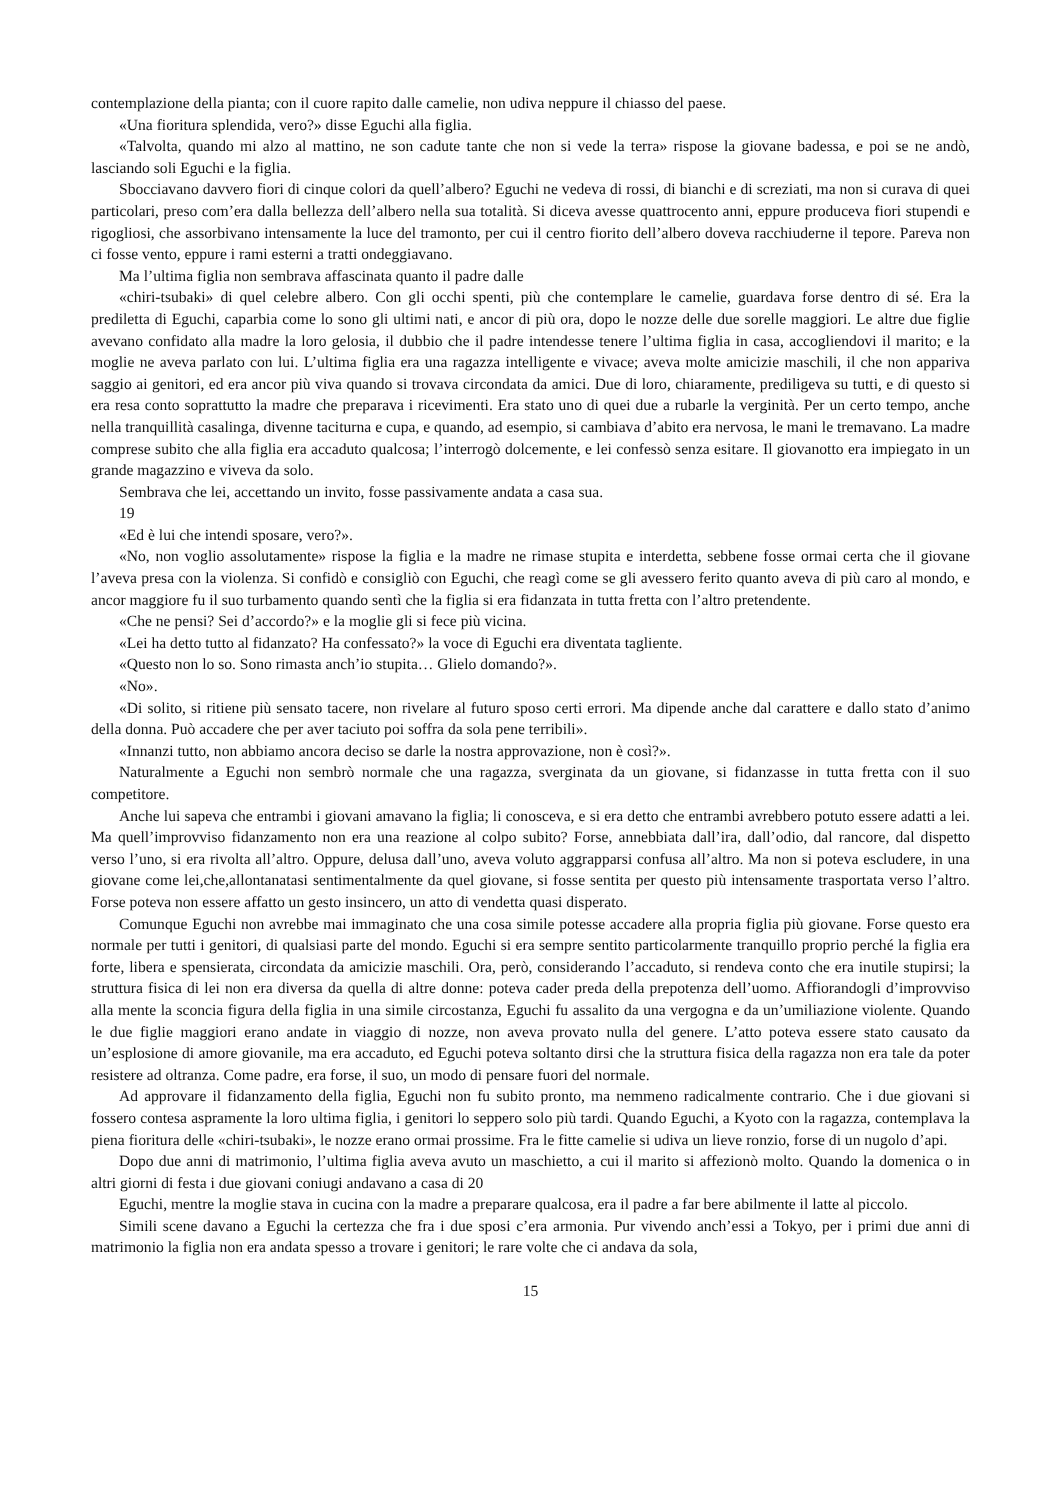contemplazione della pianta; con il cuore rapito dalle camelie, non udiva neppure il chiasso del paese.
«Una fioritura splendida, vero?» disse Eguchi alla figlia.
«Talvolta, quando mi alzo al mattino, ne son cadute tante che non si vede la terra» rispose la giovane badessa, e poi se ne andò, lasciando soli Eguchi e la figlia.
Sbocciavano davvero fiori di cinque colori da quell’albero? Eguchi ne vedeva di rossi, di bianchi e di screziati, ma non si curava di quei particolari, preso com’era dalla bellezza dell’albero nella sua totalità. Si diceva avesse quattrocento anni, eppure produceva fiori stupendi e rigogliosi, che assorbivano intensamente la luce del tramonto, per cui il centro fiorito dell’albero doveva racchiuderne il tepore. Pareva non ci fosse vento, eppure i rami esterni a tratti ondeggiavano.
Ma l’ultima figlia non sembrava affascinata quanto il padre dalle
«chiri-tsubaki» di quel celebre albero. Con gli occhi spenti, più che contemplare le camelie, guardava forse dentro di sé. Era la prediletta di Eguchi, caparbia come lo sono gli ultimi nati, e ancor di più ora, dopo le nozze delle due sorelle maggiori. Le altre due figlie avevano confidato alla madre la loro gelosia, il dubbio che il padre intendesse tenere l’ultima figlia in casa, accogliendovi il marito; e la moglie ne aveva parlato con lui. L’ultima figlia era una ragazza intelligente e vivace; aveva molte amicizie maschili, il che non appariva saggio ai genitori, ed era ancor più viva quando si trovava circondata da amici. Due di loro, chiaramente, prediligeva su tutti, e di questo si era resa conto soprattutto la madre che preparava i ricevimenti. Era stato uno di quei due a rubarle la verginità. Per un certo tempo, anche nella tranquillità casalinga, divenne taciturna e cupa, e quando, ad esempio, si cambiava d’abito era nervosa, le mani le tremavano. La madre comprese subito che alla figlia era accaduto qualcosa; l’interrogò dolcemente, e lei confessò senza esitare. Il giovanotto era impiegato in un grande magazzino e viveva da solo.
Sembrava che lei, accettando un invito, fosse passivamente andata a casa sua.
19
«Ed è lui che intendi sposare, vero?».
«No, non voglio assolutamente» rispose la figlia e la madre ne rimase stupita e interdetta, sebbene fosse ormai certa che il giovane l’aveva presa con la violenza. Si confidò e consigliò con Eguchi, che reagì come se gli avessero ferito quanto aveva di più caro al mondo, e ancor maggiore fu il suo turbamento quando sentì che la figlia si era fidanzata in tutta fretta con l’altro pretendente.
«Che ne pensi? Sei d’accordo?» e la moglie gli si fece più vicina.
«Lei ha detto tutto al fidanzato? Ha confessato?» la voce di Eguchi era diventata tagliente.
«Questo non lo so. Sono rimasta anch’io stupita… Glielo domando?».
«No».
«Di solito, si ritiene più sensato tacere, non rivelare al futuro sposo certi errori. Ma dipende anche dal carattere e dallo stato d’animo della donna. Può accadere che per aver taciuto poi soffra da sola pene terribili».
«Innanzi tutto, non abbiamo ancora deciso se darle la nostra approvazione, non è così?».
Naturalmente a Eguchi non sembrò normale che una ragazza, sverginata da un giovane, si fidanzasse in tutta fretta con il suo competitore.
Anche lui sapeva che entrambi i giovani amavano la figlia; li conosceva, e si era detto che entrambi avrebbero potuto essere adatti a lei. Ma quell’improvviso fidanzamento non era una reazione al colpo subito? Forse, annebbiata dall’ira, dall’odio, dal rancore, dal dispetto verso l’uno, si era rivolta all’altro. Oppure, delusa dall’uno, aveva voluto aggrapparsi confusa all’altro. Ma non si poteva escludere, in una giovane come lei,che,allontanatasi sentimentalmente da quel giovane, si fosse sentita per questo più intensamente trasportata verso l’altro. Forse poteva non essere affatto un gesto insincero, un atto di vendetta quasi disperato.
Comunque Eguchi non avrebbe mai immaginato che una cosa simile potesse accadere alla propria figlia più giovane. Forse questo era normale per tutti i genitori, di qualsiasi parte del mondo. Eguchi si era sempre sentito particolarmente tranquillo proprio perché la figlia era forte, libera e spensierata, circondata da amicizie maschili. Ora, però, considerando l’accaduto, si rendeva conto che era inutile stupirsi; la struttura fisica di lei non era diversa da quella di altre donne: poteva cader preda della prepotenza dell’uomo. Affiorandogli d’improvviso alla mente la sconcia figura della figlia in una simile circostanza, Eguchi fu assalito da una vergogna e da un’umiliazione violente. Quando le due figlie maggiori erano andate in viaggio di nozze, non aveva provato nulla del genere. L’atto poteva essere stato causato da un’esplosione di amore giovanile, ma era accaduto, ed Eguchi poteva soltanto dirsi che la struttura fisica della ragazza non era tale da poter resistere ad oltranza. Come padre, era forse, il suo, un modo di pensare fuori del normale.
Ad approvare il fidanzamento della figlia, Eguchi non fu subito pronto, ma nemmeno radicalmente contrario. Che i due giovani si fossero contesa aspramente la loro ultima figlia, i genitori lo seppero solo più tardi. Quando Eguchi, a Kyoto con la ragazza, contemplava la piena fioritura delle «chiri-tsubaki», le nozze erano ormai prossime. Fra le fitte camelie si udiva un lieve ronzio, forse di un nugolo d’api.
Dopo due anni di matrimonio, l’ultima figlia aveva avuto un maschietto, a cui il marito si affezionò molto. Quando la domenica o in altri giorni di festa i due giovani coniugi andavano a casa di 20
Eguchi, mentre la moglie stava in cucina con la madre a preparare qualcosa, era il padre a far bere abilmente il latte al piccolo.
Simili scene davano a Eguchi la certezza che fra i due sposi c’era armonia. Pur vivendo anch’essi a Tokyo, per i primi due anni di matrimonio la figlia non era andata spesso a trovare i genitori; le rare volte che ci andava da sola,
15